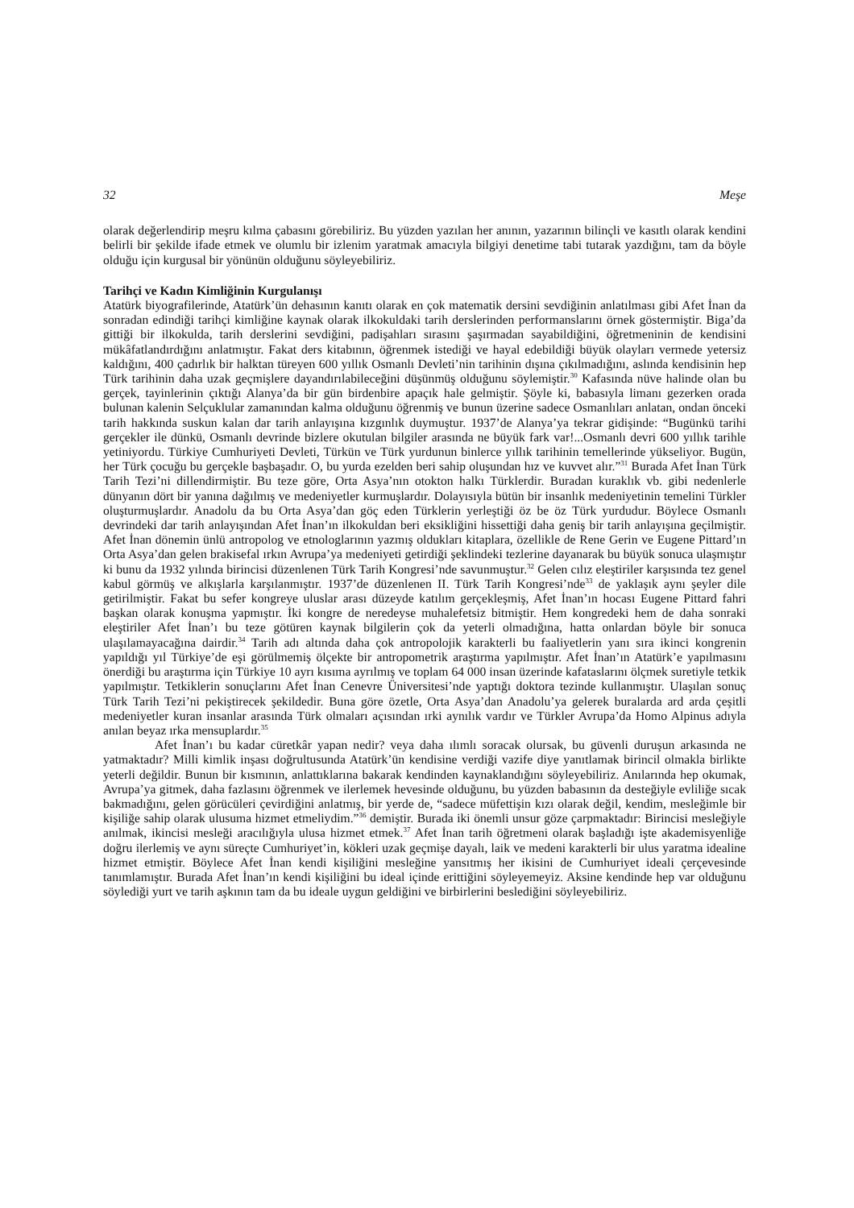32 Meşe
olarak değerlendirip meşru kılma çabasını görebiliriz. Bu yüzden yazılan her anının, yazarının bilinçli ve kasıtlı olarak kendini belirli bir şekilde ifade etmek ve olumlu bir izlenim yaratmak amacıyla bilgiyi denetime tabi tutarak yazdığını, tam da böyle olduğu için kurgusal bir yönünün olduğunu söyleyebiliriz.
Tarihçi ve Kadın Kimliğinin Kurgulanışı
Atatürk biyografilerinde, Atatürk’ün dehasının kanıtı olarak en çok matematik dersini sevdiğinin anlatılması gibi Afet İnan da sonradan edindiği tarihçi kimliğine kaynak olarak ilkokuldaki tarih derslerinden performanslarını örnek göstermiştir. Biga’da gittiği bir ilkokulda, tarih derslerini sevdiğini, padişahları sırasını şaşırmadan sayabildiğini, öğretmeninin de kendisini mükâfatlandırdığını anlatmıştır. Fakat ders kitabının, öğrenmek istediği ve hayal edebildiği büyük olayları vermede yetersiz kaldığını, 400 çadırlık bir halktan türeyen 600 yıllık Osmanlı Devleti’nin tarihinin dışına çıkılmadığını, aslında kendisinin hep Türk tarihinin daha uzak geçmişlere dayandırılabileceğini düşünmüş olduğunu söylemiştir.<sup>30</sup> Kafasında nüve halinde olan bu gerçek, tayinlerinin çıktığı Alanya’da bir gün birdenbire apaçık hale gelmiştir. Şöyle ki, babasıyla limanı gezerken orada bulunan kalenin Selçuklular zamanından kalma olduğunu öğrenmiş ve bunun üzerine sadece Osmanlıları anlatan, ondan önceki tarih hakkında suskun kalan dar tarih anlayışına kızgınlık duymuştur. 1937’de Alanya’ya tekrar gidişinde: “Bugünkü tarihi gerçekler ile dünkü, Osmanlı devrinde bizlere okutulan bilgiler arasında ne büyük fark var!...Osmanlı devri 600 yıllık tarihle yetiniyordu. Türkiye Cumhuriyeti Devleti, Türkün ve Türk yurdunun binlerce yıllık tarihinin temellerinde yükseliyor. Bugün, her Türk çocuğu bu gerçekle başbaşadır. O, bu yurda ezelden beri sahip oluşundan hız ve kuvvet alır.”<sup>31</sup> Burada Afet İnan Türk Tarih Tezi’ni dillendirmiştir. Bu teze göre, Orta Asya’nın otokton halkı Türklerdir. Buradan kuraklık vb. gibi nedenlerle dünyanın dört bir yanına dağılmış ve medeniyetler kurmuşlardır. Dolayısıyla bütün bir insanlık medeniyetinin temelini Türkler oluşturmuşlardır. Anadolu da bu Orta Asya’dan göç eden Türklerin yerleştiği öz be öz Türk yurdudur. Böylece Osmanlı devrindeki dar tarih anlayışından Afet İnan’ın ilkokuldan beri eksikliğini hissettiği daha geniş bir tarih anlayışına geçilmiştir. Afet İnan dönemin ünlü antropolog ve etnologlarının yazmış oldukları kitaplara, özellikle de Rene Gerin ve Eugene Pittard’ın Orta Asya’dan gelen brakisefal ırkın Avrupa’ya medeniyeti getirdiği şeklindeki tezlerine dayanarak bu büyük sonuca ulaşmıştır ki bunu da 1932 yılında birincisi düzenlenen Türk Tarih Kongresi’nde savunmuştur.<sup>32</sup> Gelen cılız eleştiriler karşısında tez genel kabul görmüş ve alkışlarla karşılanmıştır. 1937’de düzenlenen II. Türk Tarih Kongresi’nde<sup>33</sup> de yaklaşık aynı şeyler dile getirilmiştir. Fakat bu sefer kongreye uluslar arası düzeyde katılım gerçekleşmiş, Afet İnan’ın hocası Eugene Pittard fahri başkan olarak konuşma yapmıştır. İki kongre de neredeyse muhalefetsiz bitmiştir. Hem kongredeki hem de daha sonraki eleştiriler Afet İnan’ı bu teze götüren kaynak bilgilerin çok da yeterli olmadığına, hatta onlardan böyle bir sonuca ulaşılamayacağına dairdir.<sup>34</sup> Tarih adı altında daha çok antropolojik karakterli bu faaliyetlerin yanı sıra ikinci kongrenin yapıldığı yıl Türkiye’de eşi görülmemiş ölçekte bir antropometrik araştırma yapılmıştır. Afet İnan’ın Atatürk’e yapılmasını önerdiği bu araştırma için Türkiye 10 ayrı kısıma ayrılmış ve toplam 64 000 insan üzerinde kafataslarını ölçmek suretiyle tetkik yapılmıştır. Tetkiklerin sonuçlarını Afet İnan Cenevre Üniversitesi’nde yaptığı doktora tezinde kullanmıştır. Ulaşılan sonuç Türk Tarih Tezi’ni pekiştirecek şekildedir. Buna göre özetle, Orta Asya’dan Anadolu’ya gelerek buralarda ard arda çeşitli medeniyetler kuran insanlar arasında Türk olmaları açısından ırki aynılık vardır ve Türkler Avrupa’da Homo Alpinus adıyla anılan beyaz ırka mensuplardır.<sup>35</sup>
Afet İnan’ı bu kadar cüretkâr yapan nedir? veya daha ılımlı soracak olursak, bu güvenli duruşun arkasında ne yatmaktadır? Milli kimlik inşası doğrultusunda Atatürk’ün kendisine verdiği vazife diye yanıtlamak birincil olmakla birlikte yeterli değildir. Bunun bir kısmının, anlattıklarına bakarak kendinden kaynaklandığını söyleyebiliriz. Anılarında hep okumak, Avrupa’ya gitmek, daha fazlasını öğrenmek ve ilerlemek hevesinde olduğunu, bu yüzden babasının da desteğiyle evliliğe sıcak bakmadığını, gelen görücüleri çevirdiğini anlatmış, bir yerde de, “sadece müfettişin kızı olarak değil, kendim, mesleğimle bir kişiliğe sahip olarak ulusuma hizmet etmeliydim.”<sup>36</sup> demiştir. Burada iki önemli unsur göze çarpmaktadır: Birincisi mesleğiyle anılmak, ikincisi mesleği aracılığıyla ulusa hizmet etmek.<sup>37</sup> Afet İnan tarih öğretmeni olarak başladığı işte akademisyenliğe doğru ilerlemiş ve aynı süreçte Cumhuriyet’in, kökleri uzak geçmişe dayalı, laik ve medeni karakterli bir ulus yaratma idealine hizmet etmiştir. Böylece Afet İnan kendi kişiliğini mesleğine yansıtmış her ikisini de Cumhuriyet ideali çerçevesinde tanımlamıştır. Burada Afet İnan’ın kendi kişiliğini bu ideal içinde erittiğini söyleyemeyiz. Aksine kendinde hep var olduğunu söylediği yurt ve tarih aşkının tam da bu ideale uygun geldiğini ve birbirlerini beslediğini söyleyebiliriz.